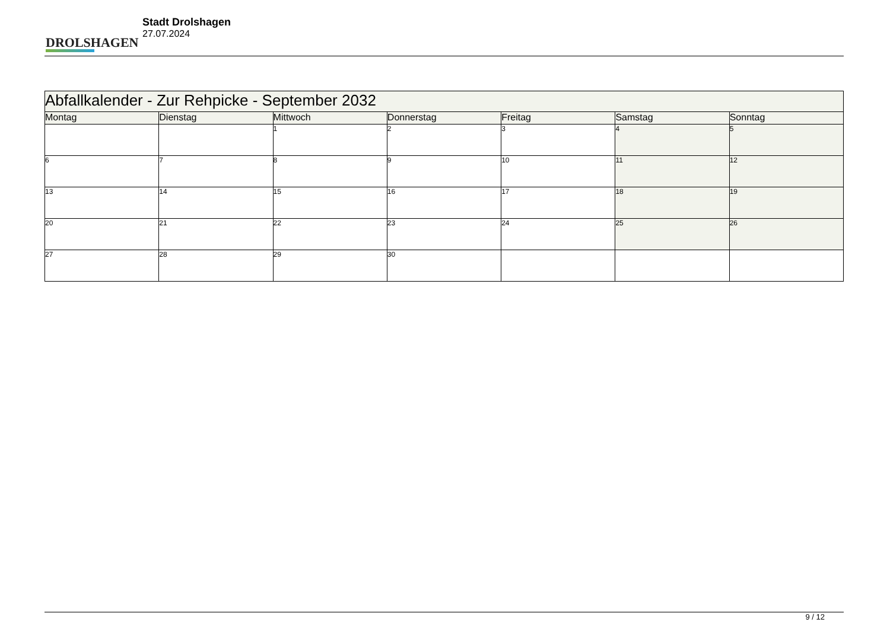DROLSHAGEN
Stadt Drolshagen
27.07.2024
| Abfallkalender - Zur Rehpicke - September 2032 | | | | | | |
| --- | --- | --- | --- | --- | --- | --- |
| Montag | Dienstag | Mittwoch | Donnerstag | Freitag | Samstag | Sonntag |
| | | 1 | 2 | 3 | 4 | 5 |
| 6 | 7 | 8 | 9 | 10 | 11 | 12 |
| 13 | 14 | 15 | 16 | 17 | 18 | 19 |
| 20 | 21 | 22 | 23 | 24 | 25 | 26 |
| 27 | 28 | 29 | 30 | | | |
9 / 12